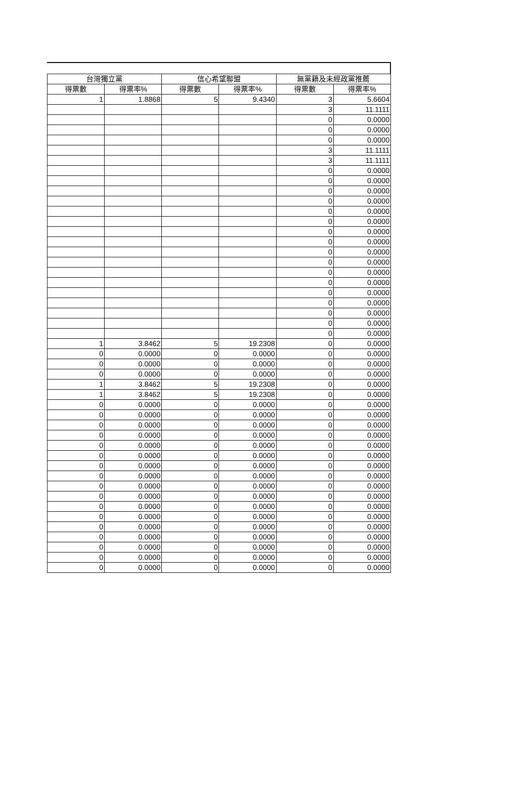| 台灣獨立黨 | | 信心希望聯盟 | | 無黨籍及未經政黨推薦 | |
| --- | --- | --- | --- | --- | --- |
| 得票數 | 得票率% | 得票數 | 得票率% | 得票數 | 得票率% |
| 1 | 1.8868 | 5 | 9.4340 | 3 | 5.6604 |
| | | | | 3 | 11.1111 |
| | | | | 0 | 0.0000 |
| | | | | 0 | 0.0000 |
| | | | | 0 | 0.0000 |
| | | | | 3 | 11.1111 |
| | | | | 3 | 11.1111 |
| | | | | 0 | 0.0000 |
| | | | | 0 | 0.0000 |
| | | | | 0 | 0.0000 |
| | | | | 0 | 0.0000 |
| | | | | 0 | 0.0000 |
| | | | | 0 | 0.0000 |
| | | | | 0 | 0.0000 |
| | | | | 0 | 0.0000 |
| | | | | 0 | 0.0000 |
| | | | | 0 | 0.0000 |
| | | | | 0 | 0.0000 |
| | | | | 0 | 0.0000 |
| | | | | 0 | 0.0000 |
| | | | | 0 | 0.0000 |
| | | | | 0 | 0.0000 |
| | | | | 0 | 0.0000 |
| | | | | 0 | 0.0000 |
| 1 | 3.8462 | 5 | 19.2308 | 0 | 0.0000 |
| 0 | 0.0000 | 0 | 0.0000 | 0 | 0.0000 |
| 0 | 0.0000 | 0 | 0.0000 | 0 | 0.0000 |
| 0 | 0.0000 | 0 | 0.0000 | 0 | 0.0000 |
| 1 | 3.8462 | 5 | 19.2308 | 0 | 0.0000 |
| 1 | 3.8462 | 5 | 19.2308 | 0 | 0.0000 |
| 0 | 0.0000 | 0 | 0.0000 | 0 | 0.0000 |
| 0 | 0.0000 | 0 | 0.0000 | 0 | 0.0000 |
| 0 | 0.0000 | 0 | 0.0000 | 0 | 0.0000 |
| 0 | 0.0000 | 0 | 0.0000 | 0 | 0.0000 |
| 0 | 0.0000 | 0 | 0.0000 | 0 | 0.0000 |
| 0 | 0.0000 | 0 | 0.0000 | 0 | 0.0000 |
| 0 | 0.0000 | 0 | 0.0000 | 0 | 0.0000 |
| 0 | 0.0000 | 0 | 0.0000 | 0 | 0.0000 |
| 0 | 0.0000 | 0 | 0.0000 | 0 | 0.0000 |
| 0 | 0.0000 | 0 | 0.0000 | 0 | 0.0000 |
| 0 | 0.0000 | 0 | 0.0000 | 0 | 0.0000 |
| 0 | 0.0000 | 0 | 0.0000 | 0 | 0.0000 |
| 0 | 0.0000 | 0 | 0.0000 | 0 | 0.0000 |
| 0 | 0.0000 | 0 | 0.0000 | 0 | 0.0000 |
| 0 | 0.0000 | 0 | 0.0000 | 0 | 0.0000 |
| 0 | 0.0000 | 0 | 0.0000 | 0 | 0.0000 |
| 0 | 0.0000 | 0 | 0.0000 | 0 | 0.0000 |